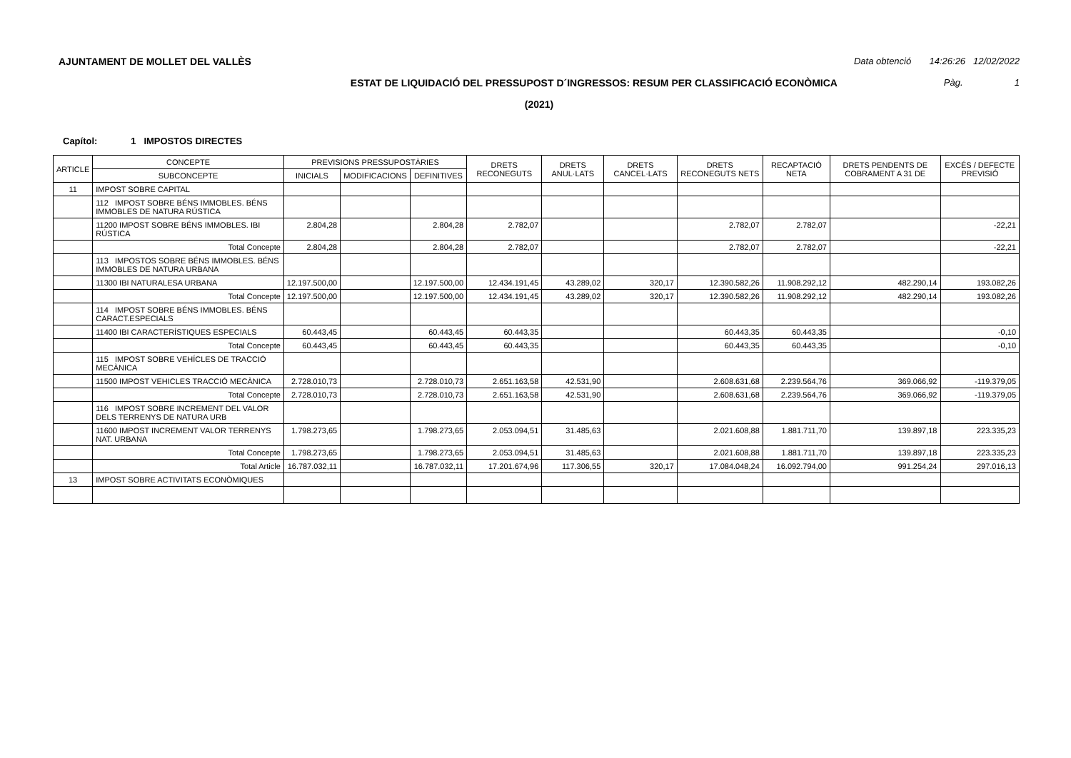AJUNTAMENT DE MOLLET DEL VALLÈS Data obtenció 14:26:26 12/02/2022
ESTAT DE LIQUIDACIÓ DEL PRESSUPOST D´INGRESSOS: RESUM PER CLASSIFICACIÓ ECONÒMICA Pàg. 1
(2021)
Capítol: 1 IMPOSTOS DIRECTES
| ARTICLE | CONCEPTE | PREVISIONS PRESSUPOSTÀRIES | | | DRETS RECONEGUTS | DRETS ANUL·LATS | DRETS CANCEL·LATS | DRETS RECONEGUTS NETS | RECAPTACIÓ NETA | DRETS PENDENTS DE COBRAMENT A 31 DE | EXCÉS / DEFECTE PREVISIÓ |
| --- | --- | --- | --- | --- | --- | --- | --- | --- | --- | --- | --- |
| | SUBCONCEPTE | INICIALS | MODIFICACIONS | DEFINITIVES | | | | | | | |
| 11 | IMPOST SOBRE CAPITAL | | | | | | | | | | |
| | 112 IMPOST SOBRE BÉNS IMMOBLES. BÉNS IMMOBLES DE NATURA RÚSTICA | | | | | | | | | | |
| | 11200 IMPOST SOBRE BÉNS IMMOBLES. IBI RÚSTICA | 2.804,28 | | 2.804,28 | 2.782,07 | | | 2.782,07 | 2.782,07 | | -22,21 |
| | Total Concepte | 2.804,28 | | 2.804,28 | 2.782,07 | | | 2.782,07 | 2.782,07 | | -22,21 |
| | 113 IMPOSTOS SOBRE BÉNS IMMOBLES. BÉNS IMMOBLES DE NATURA URBANA | | | | | | | | | | |
| | 11300 IBI NATURALESA URBANA | 12.197.500,00 | | 12.197.500,00 | 12.434.191,45 | 43.289,02 | 320,17 | 12.390.582,26 | 11.908.292,12 | 482.290,14 | 193.082,26 |
| | Total Concepte | 12.197.500,00 | | 12.197.500,00 | 12.434.191,45 | 43.289,02 | 320,17 | 12.390.582,26 | 11.908.292,12 | 482.290,14 | 193.082,26 |
| | 114 IMPOST SOBRE BÉNS IMMOBLES. BÉNS CARACT.ESPECIALS | | | | | | | | | | |
| | 11400 IBI CARACTERÍSTIQUES ESPECIALS | 60.443,45 | | 60.443,45 | 60.443,35 | | | 60.443,35 | 60.443,35 | | -0,10 |
| | Total Concepte | 60.443,45 | | 60.443,45 | 60.443,35 | | | 60.443,35 | 60.443,35 | | -0,10 |
| | 115 IMPOST SOBRE VEHÍCLES DE TRACCIÓ MECÀNICA | | | | | | | | | | |
| | 11500 IMPOST VEHICLES TRACCIÓ MECÀNICA | 2.728.010,73 | | 2.728.010,73 | 2.651.163,58 | 42.531,90 | | 2.608.631,68 | 2.239.564,76 | 369.066,92 | -119.379,05 |
| | Total Concepte | 2.728.010,73 | | 2.728.010,73 | 2.651.163,58 | 42.531,90 | | 2.608.631,68 | 2.239.564,76 | 369.066,92 | -119.379,05 |
| | 116 IMPOST SOBRE INCREMENT DEL VALOR DELS TERRENYS DE NATURA URB | | | | | | | | | | |
| | 11600 IMPOST INCREMENT VALOR TERRENYS NAT. URBANA | 1.798.273,65 | | 1.798.273,65 | 2.053.094,51 | 31.485,63 | | 2.021.608,88 | 1.881.711,70 | 139.897,18 | 223.335,23 |
| | Total Concepte | 1.798.273,65 | | 1.798.273,65 | 2.053.094,51 | 31.485,63 | | 2.021.608,88 | 1.881.711,70 | 139.897,18 | 223.335,23 |
| | Total Article | 16.787.032,11 | | 16.787.032,11 | 17.201.674,96 | 117.306,55 | 320,17 | 17.084.048,24 | 16.092.794,00 | 991.254,24 | 297.016,13 |
| 13 | IMPOST SOBRE ACTIVITATS ECONÒMIQUES | | | | | | | | | | |